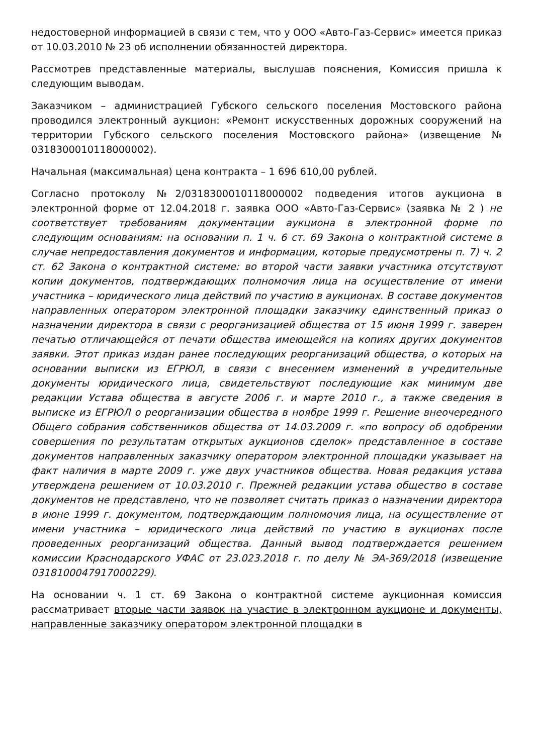недостоверной информацией в связи с тем, что у ООО «Авто-Газ-Сервис» имеется приказ от 10.03.2010 № 23 об исполнении обязанностей директора.
Рассмотрев представленные материалы, выслушав пояснения, Комиссия пришла к следующим выводам.
Заказчиком – администрацией Губского сельского поселения Мостовского района проводился электронный аукцион: «Ремонт искусственных дорожных сооружений на территории Губского сельского поселения Мостовского района» (извещение № 0318300010118000002).
Начальная (максимальная) цена контракта – 1 696 610,00 рублей.
Согласно протоколу №2/0318300010118000002 подведения итогов аукциона в электронной форме от 12.04.2018 г. заявка ООО «Авто-Газ-Сервис» (заявка № 2 ) не соответствует требованиям документации аукциона в электронной форме по следующим основаниям: на основании п. 1 ч. 6 ст. 69 Закона о контрактной системе в случае непредоставления документов и информации, которые предусмотрены п. 7) ч. 2 ст. 62 Закона о контрактной системе: во второй части заявки участника отсутствуют копии документов, подтверждающих полномочия лица на осуществление от имени участника – юридического лица действий по участию в аукционах. В составе документов направленных оператором электронной площадки заказчику единственный приказ о назначении директора в связи с реорганизацией общества от 15 июня 1999 г. заверен печатью отличающейся от печати общества имеющейся на копиях других документов заявки. Этот приказ издан ранее последующих реорганизаций общества, о которых на основании выписки из ЕГРЮЛ, в связи с внесением изменений в учредительные документы юридического лица, свидетельствуют последующие как минимум две редакции Устава общества в августе 2006 г. и марте 2010 г., а также сведения в выписке из ЕГРЮЛ о реорганизации общества в ноябре 1999 г. Решение внеочередного Общего собрания собственников общества от 14.03.2009 г. «по вопросу об одобрении совершения по результатам открытых аукционов сделок» представленное в составе документов направленных заказчику оператором электронной площадки указывает на факт наличия в марте 2009 г. уже двух участников общества. Новая редакция устава утверждена решением от 10.03.2010 г. Прежней редакции устава общество в составе документов не представлено, что не позволяет считать приказ о назначении директора в июне 1999 г. документом, подтверждающим полномочия лица, на осуществление от имени участника – юридического лица действий по участию в аукционах после проведенных реорганизаций общества. Данный вывод подтверждается решением комиссии Краснодарского УФАС от 23.023.2018 г. по делу № ЭА-369/2018 (извещение 0318100047917000229).
На основании ч. 1 ст. 69 Закона о контрактной системе аукционная комиссия рассматривает вторые части заявок на участие в электронном аукционе и документы, направленные заказчику оператором электронной площадки в